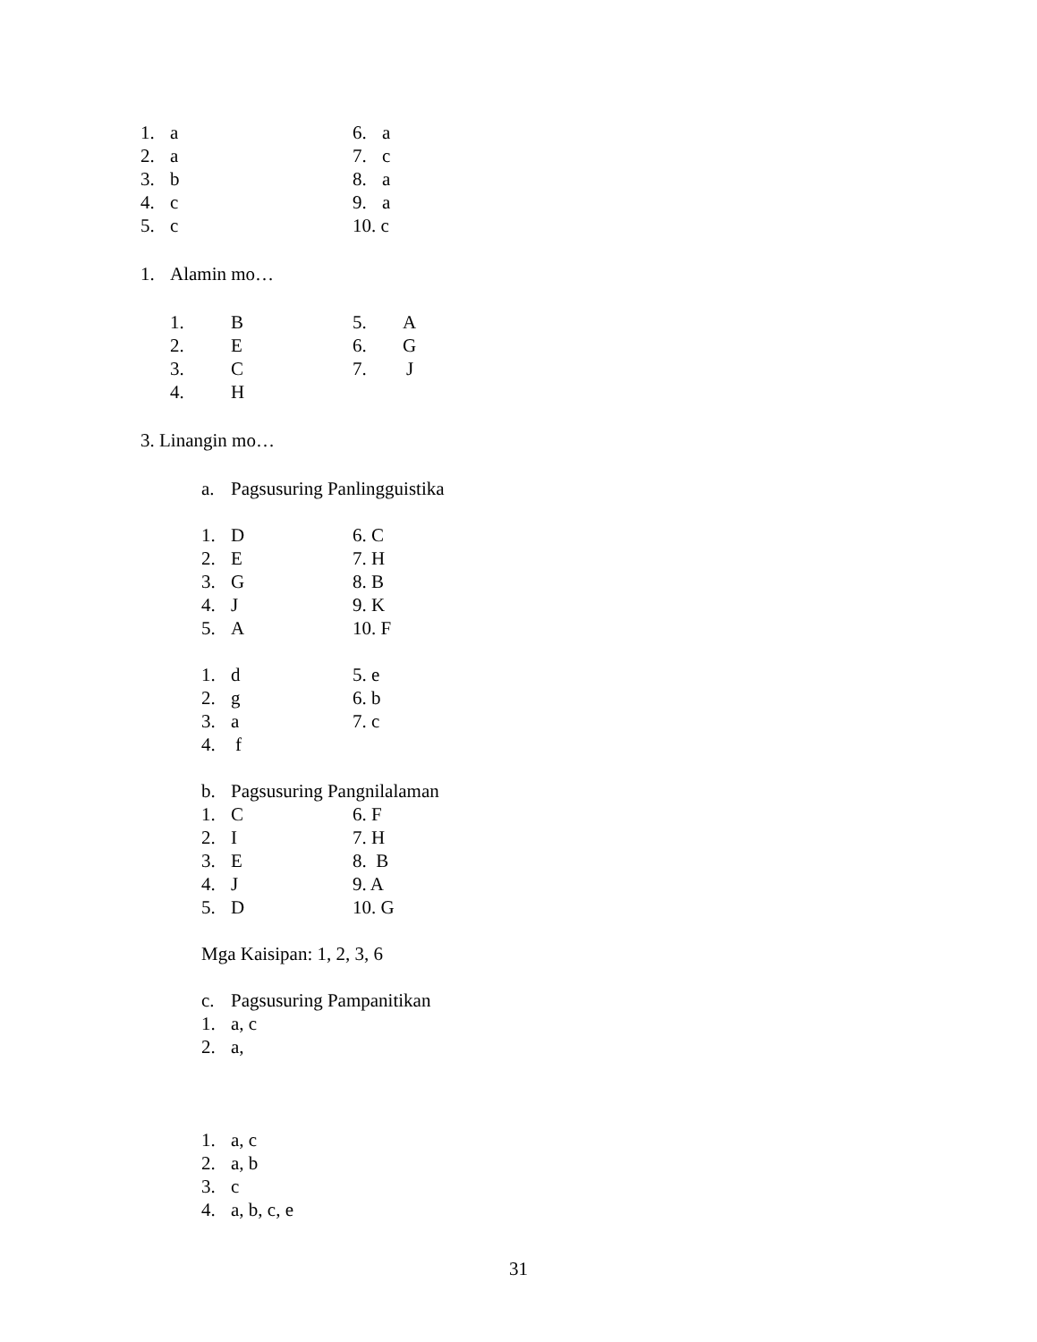1. a 6. a
2. a 7. c
3. b 8. a
4. c 9. a
5. c 10. c
1. Alamin mo…
1. B 5. A
2. E 6. G
3. C 7. J
4. H
3. Linangin mo…
a. Pagsusuring Panlingguistika
1. D 6. C
2. E 7. H
3. G 8. B
4. J 9. K
5. A 10. F
1. d 5. e
2. g 6. b
3. a 7. c
4. f
b. Pagsusuring Pangnilalaman
1. C 6. F
2. I 7. H
3. E 8. B
4. J 9. A
5. D 10. G
Mga Kaisipan: 1, 2, 3, 6
c. Pagsusuring Pampanitikan
1. a, c
2. a,
1. a, c
2. a, b
3. c
4. a, b, c, e
31